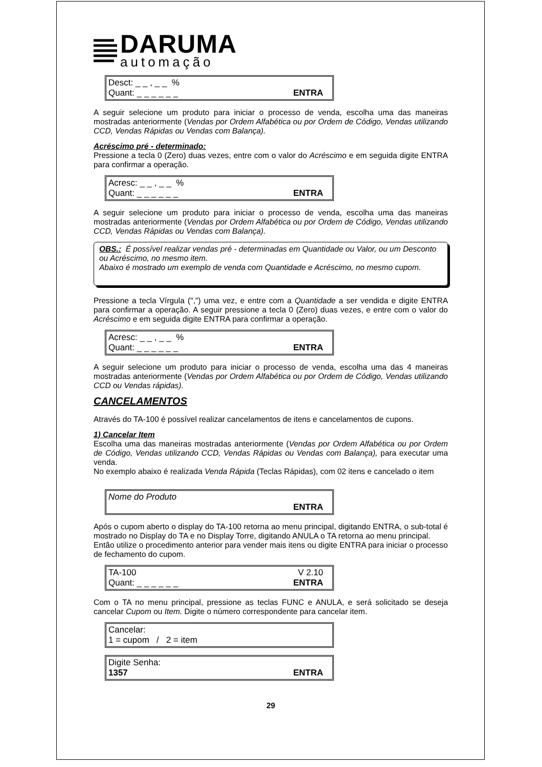DARUMA
automação
Desct: _ _ , _ _ %
Quant: _ _ _ _ _ _ ENTRA
A seguir selecione um produto para iniciar o processo de venda, escolha uma das maneiras mostradas anteriormente (Vendas por Ordem Alfabética ou por Ordem de Código, Vendas utilizando CCD, Vendas Rápidas ou Vendas com Balança).
Acréscimo pré - determinado:
Pressione a tecla 0 (Zero) duas vezes, entre com o valor do Acréscimo e em seguida digite ENTRA para confirmar a operação.
Acresc: _ _ , _ _ %
Quant: _ _ _ _ _ _ ENTRA
A seguir selecione um produto para iniciar o processo de venda, escolha uma das maneiras mostradas anteriormente (Vendas por Ordem Alfabética ou por Ordem de Código, Vendas utilizando CCD, Vendas Rápidas ou Vendas com Balança).
OBS.: É possível realizar vendas pré - determinadas em Quantidade ou Valor, ou um Desconto ou Acréscimo, no mesmo item.
Abaixo é mostrado um exemplo de venda com Quantidade e Acréscimo, no mesmo cupom.
Pressione a tecla Vírgula (",") uma vez, e entre com a Quantidade a ser vendida e digite ENTRA para confirmar a operação. A seguir pressione a tecla 0 (Zero) duas vezes, e entre com o valor do Acréscimo e em seguida digite ENTRA para confirmar a operação.
Acresc: _ _ , _ _ %
Quant: _ _ _ _ _ _ ENTRA
A seguir selecione um produto para iniciar o processo de venda, escolha uma das 4 maneiras mostradas anteriormente (Vendas por Ordem Alfabética ou por Ordem de Código, Vendas utilizando CCD ou Vendas rápidas).
CANCELAMENTOS
Através do TA-100 é possível realizar cancelamentos de itens e cancelamentos de cupons.
1) Cancelar Item
Escolha uma das maneiras mostradas anteriormente (Vendas por Ordem Alfabética ou por Ordem de Código, Vendas utilizando CCD, Vendas Rápidas ou Vendas com Balança), para executar uma venda.
No exemplo abaixo é realizada Venda Rápida (Teclas Rápidas), com 02 itens e cancelado o item
Nome do Produto
ENTRA
Após o cupom aberto o display do TA-100 retorna ao menu principal, digitando ENTRA, o sub-total é mostrado no Display do TA e no Display Torre, digitando ANULA o TA retorna ao menu principal.
Então utilize o procedimento anterior para vender mais itens ou digite ENTRA para iniciar o processo de fechamento do cupom.
TA-100 V 2.10
Quant: _ _ _ _ _ _ ENTRA
Com o TA no menu principal, pressione as teclas FUNC e ANULA, e será solicitado se deseja cancelar Cupom ou Item. Digite o número correspondente para cancelar item.
Cancelar:
1 = cupom / 2 = item
Digite Senha:
1357 ENTRA
29